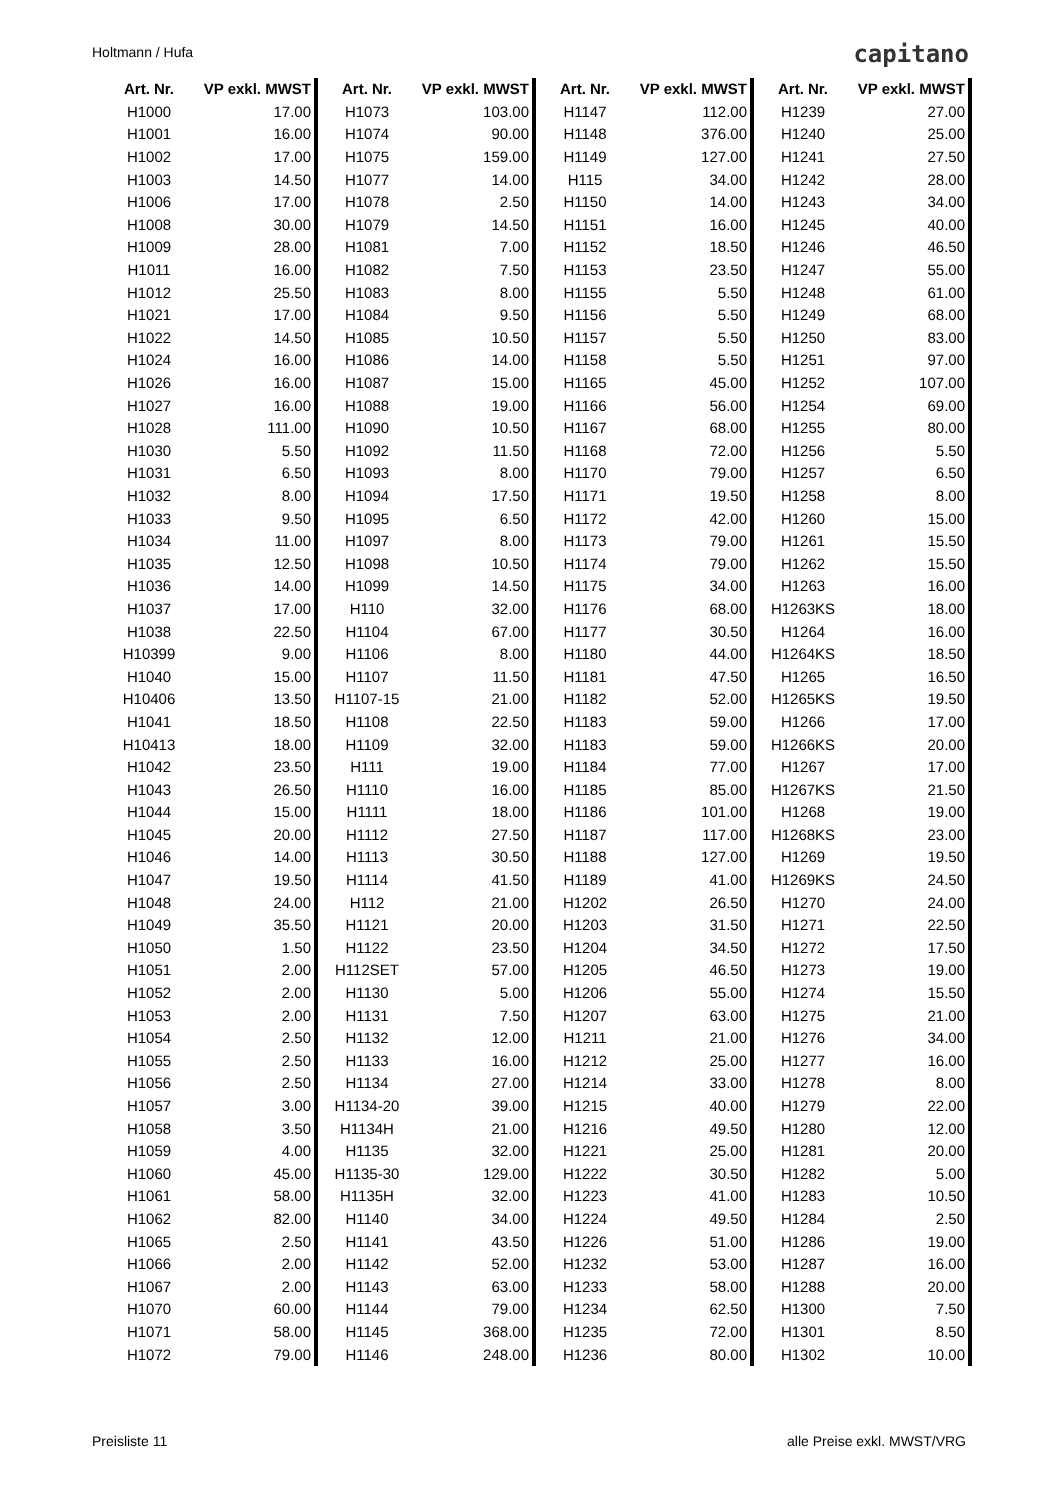Holtmann / Hufa capitano
| Art. Nr. | VP exkl. MWST | Art. Nr. | VP exkl. MWST | Art. Nr. | VP exkl. MWST | Art. Nr. | VP exkl. MWST |
| --- | --- | --- | --- | --- | --- | --- | --- |
| H1000 | 17.00 | H1073 | 103.00 | H1147 | 112.00 | H1239 | 27.00 |
| H1001 | 16.00 | H1074 | 90.00 | H1148 | 376.00 | H1240 | 25.00 |
| H1002 | 17.00 | H1075 | 159.00 | H1149 | 127.00 | H1241 | 27.50 |
| H1003 | 14.50 | H1077 | 14.00 | H115 | 34.00 | H1242 | 28.00 |
| H1006 | 17.00 | H1078 | 2.50 | H1150 | 14.00 | H1243 | 34.00 |
| H1008 | 30.00 | H1079 | 14.50 | H1151 | 16.00 | H1245 | 40.00 |
| H1009 | 28.00 | H1081 | 7.00 | H1152 | 18.50 | H1246 | 46.50 |
| H1011 | 16.00 | H1082 | 7.50 | H1153 | 23.50 | H1247 | 55.00 |
| H1012 | 25.50 | H1083 | 8.00 | H1155 | 5.50 | H1248 | 61.00 |
| H1021 | 17.00 | H1084 | 9.50 | H1156 | 5.50 | H1249 | 68.00 |
| H1022 | 14.50 | H1085 | 10.50 | H1157 | 5.50 | H1250 | 83.00 |
| H1024 | 16.00 | H1086 | 14.00 | H1158 | 5.50 | H1251 | 97.00 |
| H1026 | 16.00 | H1087 | 15.00 | H1165 | 45.00 | H1252 | 107.00 |
| H1027 | 16.00 | H1088 | 19.00 | H1166 | 56.00 | H1254 | 69.00 |
| H1028 | 111.00 | H1090 | 10.50 | H1167 | 68.00 | H1255 | 80.00 |
| H1030 | 5.50 | H1092 | 11.50 | H1168 | 72.00 | H1256 | 5.50 |
| H1031 | 6.50 | H1093 | 8.00 | H1170 | 79.00 | H1257 | 6.50 |
| H1032 | 8.00 | H1094 | 17.50 | H1171 | 19.50 | H1258 | 8.00 |
| H1033 | 9.50 | H1095 | 6.50 | H1172 | 42.00 | H1260 | 15.00 |
| H1034 | 11.00 | H1097 | 8.00 | H1173 | 79.00 | H1261 | 15.50 |
| H1035 | 12.50 | H1098 | 10.50 | H1174 | 79.00 | H1262 | 15.50 |
| H1036 | 14.00 | H1099 | 14.50 | H1175 | 34.00 | H1263 | 16.00 |
| H1037 | 17.00 | H110 | 32.00 | H1176 | 68.00 | H1263KS | 18.00 |
| H1038 | 22.50 | H1104 | 67.00 | H1177 | 30.50 | H1264 | 16.00 |
| H10399 | 9.00 | H1106 | 8.00 | H1180 | 44.00 | H1264KS | 18.50 |
| H1040 | 15.00 | H1107 | 11.50 | H1181 | 47.50 | H1265 | 16.50 |
| H10406 | 13.50 | H1107-15 | 21.00 | H1182 | 52.00 | H1265KS | 19.50 |
| H1041 | 18.50 | H1108 | 22.50 | H1183 | 59.00 | H1266 | 17.00 |
| H10413 | 18.00 | H1109 | 32.00 | H1183 | 59.00 | H1266KS | 20.00 |
| H1042 | 23.50 | H111 | 19.00 | H1184 | 77.00 | H1267 | 17.00 |
| H1043 | 26.50 | H1110 | 16.00 | H1185 | 85.00 | H1267KS | 21.50 |
| H1044 | 15.00 | H1111 | 18.00 | H1186 | 101.00 | H1268 | 19.00 |
| H1045 | 20.00 | H1112 | 27.50 | H1187 | 117.00 | H1268KS | 23.00 |
| H1046 | 14.00 | H1113 | 30.50 | H1188 | 127.00 | H1269 | 19.50 |
| H1047 | 19.50 | H1114 | 41.50 | H1189 | 41.00 | H1269KS | 24.50 |
| H1048 | 24.00 | H112 | 21.00 | H1202 | 26.50 | H1270 | 24.00 |
| H1049 | 35.50 | H1121 | 20.00 | H1203 | 31.50 | H1271 | 22.50 |
| H1050 | 1.50 | H1122 | 23.50 | H1204 | 34.50 | H1272 | 17.50 |
| H1051 | 2.00 | H112SET | 57.00 | H1205 | 46.50 | H1273 | 19.00 |
| H1052 | 2.00 | H1130 | 5.00 | H1206 | 55.00 | H1274 | 15.50 |
| H1053 | 2.00 | H1131 | 7.50 | H1207 | 63.00 | H1275 | 21.00 |
| H1054 | 2.50 | H1132 | 12.00 | H1211 | 21.00 | H1276 | 34.00 |
| H1055 | 2.50 | H1133 | 16.00 | H1212 | 25.00 | H1277 | 16.00 |
| H1056 | 2.50 | H1134 | 27.00 | H1214 | 33.00 | H1278 | 8.00 |
| H1057 | 3.00 | H1134-20 | 39.00 | H1215 | 40.00 | H1279 | 22.00 |
| H1058 | 3.50 | H1134H | 21.00 | H1216 | 49.50 | H1280 | 12.00 |
| H1059 | 4.00 | H1135 | 32.00 | H1221 | 25.00 | H1281 | 20.00 |
| H1060 | 45.00 | H1135-30 | 129.00 | H1222 | 30.50 | H1282 | 5.00 |
| H1061 | 58.00 | H1135H | 32.00 | H1223 | 41.00 | H1283 | 10.50 |
| H1062 | 82.00 | H1140 | 34.00 | H1224 | 49.50 | H1284 | 2.50 |
| H1065 | 2.50 | H1141 | 43.50 | H1226 | 51.00 | H1286 | 19.00 |
| H1066 | 2.00 | H1142 | 52.00 | H1232 | 53.00 | H1287 | 16.00 |
| H1067 | 2.00 | H1143 | 63.00 | H1233 | 58.00 | H1288 | 20.00 |
| H1070 | 60.00 | H1144 | 79.00 | H1234 | 62.50 | H1300 | 7.50 |
| H1071 | 58.00 | H1145 | 368.00 | H1235 | 72.00 | H1301 | 8.50 |
| H1072 | 79.00 | H1146 | 248.00 | H1236 | 80.00 | H1302 | 10.00 |
Preisliste 11 alle Preise exkl. MWST/VRG